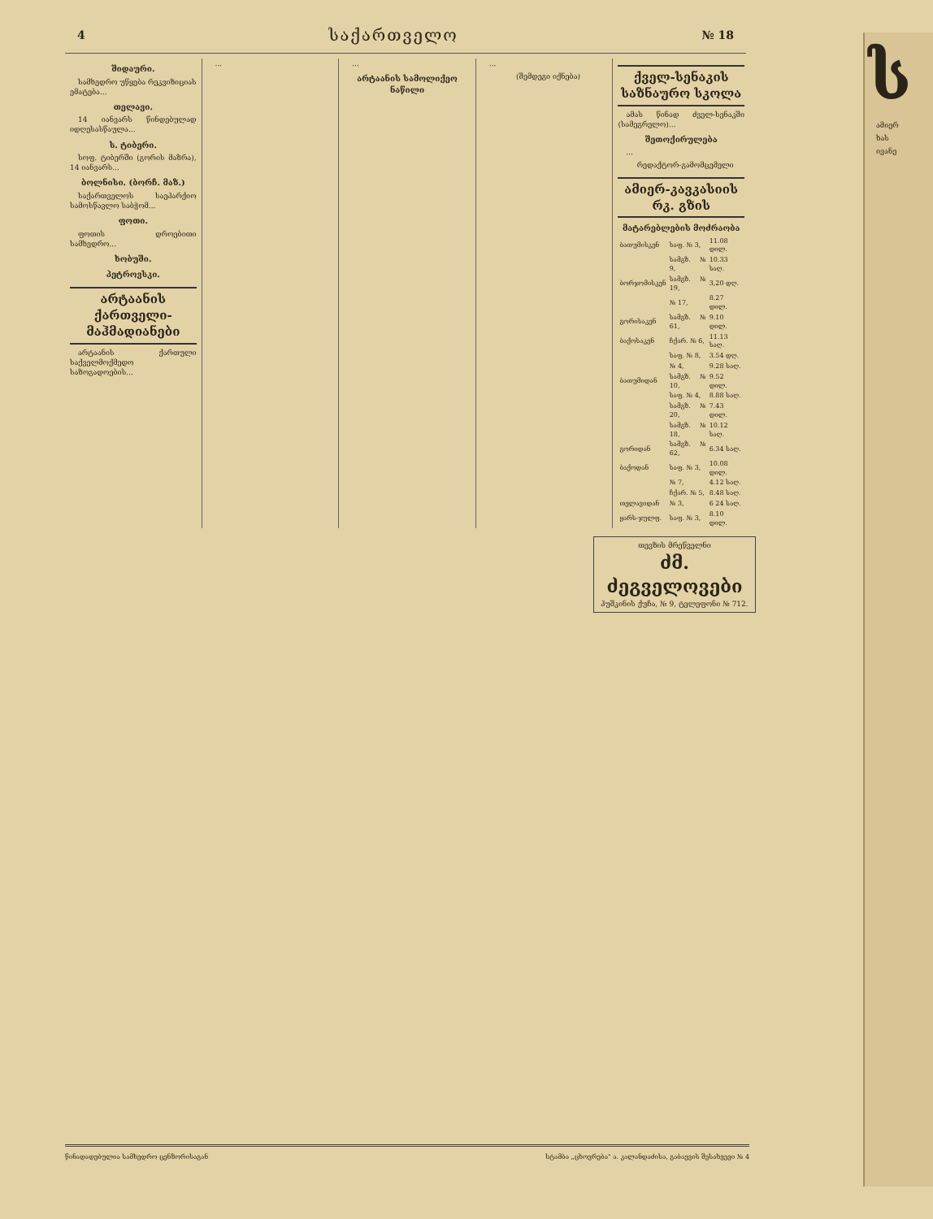4 საქართველო № 18
შიდაური.
სამხედრო უწყება რეკვიზიციას ემატება...
თელავი.
14 იანვარს წინდებულად იდღესასწაულა...
ს. ტიბერი.
სოფ. ტიბერში (გორის მაზრა), 14 იანვარს...
ბოლნისი. (ბორჩ. მაზ.)
საქართველოს საეპარქიო სამოსწავლო საბჭომ...
ფოთი.
ფოთის დროებითი სამხედრო...
ხობუში.
პეტროვსკი.
არტაანის ქართველი-მაჰმადიანები
არტაანის ქართული საქველმოქმედო საზოგადოების...
... ...
არტაანის სამოლიქეო ნაწილი
...
(შემდეგი იქნება)
ქველ-სენაკის საზნაურო სკოლა
ამას წინად ძველ-სენაკში (სამეგრელო)...
შეთოქირულება
...
რედაქტორ-გამომცემელი
ამიერ-კავკასიის რკ. გზის
მატარებლების მოძრაობა
| ბათუმისკენ | საფ. № 3, | 11.08 დილ. |
| | სამგზ. № 9, | 10.33 საღ. |
| ბორჯომისკენ | სამგზ. № 19, | 3,20 დღ. |
| | № 17, | 8.27 დილ. |
| გორისაკენ | სამგზ. № 61, | 9.10 დილ. |
| ბაქოსაკენ | ჩქარ. № 6, | 11.13 საღ. |
| | საფ. № 8, | 3.54 დღ. |
| | № 4, | 9.28 საღ. |
| ბათუმიდან | სამგზ. № 10, | 9.52 დილ. |
| | საფ. № 4, | 8.88 საღ. |
| | სამგზ. № 20, | 7.43 დილ. |
| | სამგზ. № 18, | 10.12 საღ. |
| გორიდან | სამგზ. № 62, | 6.34 საღ. |
| ბაქოდან | საფ. № 3, | 10.08 დილ. |
| | № 7, | 4.12 საღ. |
| | ჩქარ. № 5, | 8.48 საღ. |
| თელავიდან | № 3, | 6 24 საღ. |
| ყარს-ჯულფ. | საფ. № 3, | 8.10 დილ. |
თევზის მრეწველნი
ძმ. ძეგველოვები
პუშკინის ქუჩა, № 9, ტელეფონი № 712.
ს
ამიერ
ხას
ივანე
წინადადებულია სამხედრო ცენზორისაგან სტამბა „ცხოვრება" ა. კალანდაძისა, გაბაევის შესახვევი № 4